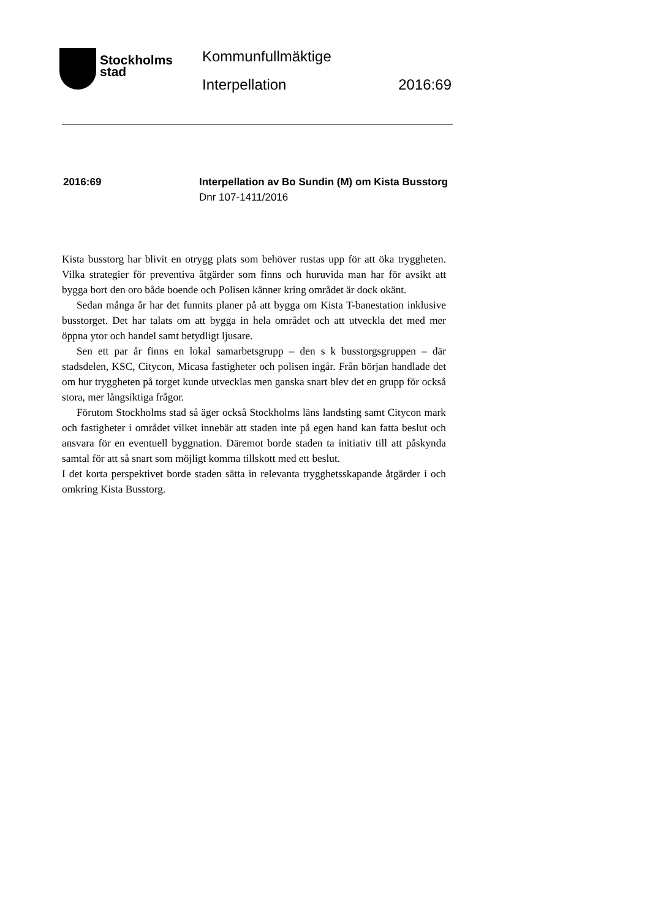Stockholms
stad
Kommunfullmäktige
Interpellation 2016:69
2016:69 Interpellation av Bo Sundin (M) om Kista Busstorg
Dnr 107-1411/2016
Kista busstorg har blivit en otrygg plats som behöver rustas upp för att öka tryggheten. Vilka strategier för preventiva åtgärder som finns och huruvida man har för avsikt att bygga bort den oro både boende och Polisen känner kring området är dock okänt.
Sedan många år har det funnits planer på att bygga om Kista T-banestation inklusive busstorget. Det har talats om att bygga in hela området och att utveckla det med mer öppna ytor och handel samt betydligt ljusare.
Sen ett par år finns en lokal samarbetsgrupp – den s k busstorgsgruppen – där stadsdelen, KSC, Citycon, Micasa fastigheter och polisen ingår. Från början handlade det om hur tryggheten på torget kunde utvecklas men ganska snart blev det en grupp för också stora, mer långsiktiga frågor.
Förutom Stockholms stad så äger också Stockholms läns landsting samt Citycon mark och fastigheter i området vilket innebär att staden inte på egen hand kan fatta beslut och ansvara för en eventuell byggnation. Däremot borde staden ta initiativ till att påskynda samtal för att så snart som möjligt komma tillskott med ett beslut.
I det korta perspektivet borde staden sätta in relevanta trygghetsskapande åtgärder i och omkring Kista Busstorg.